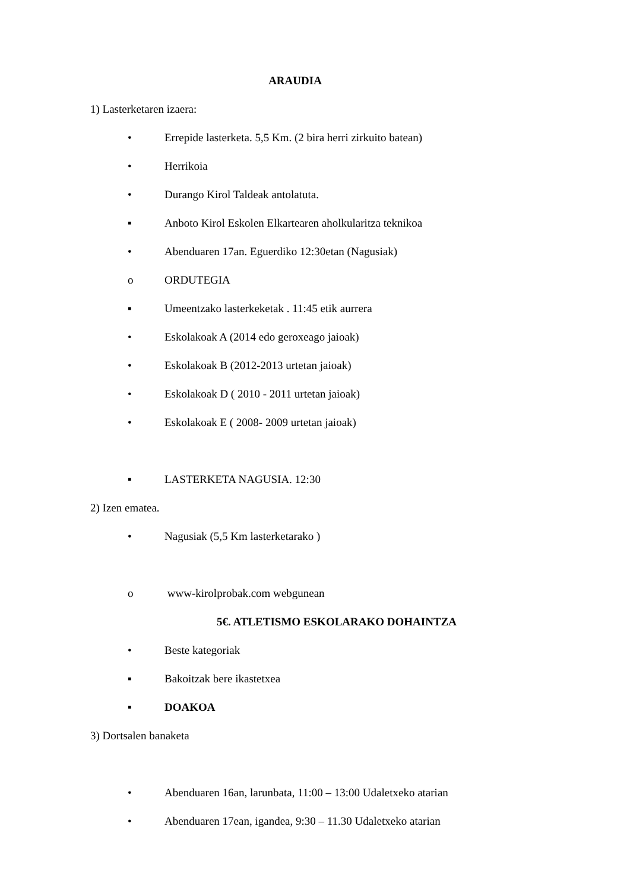ARAUDIA
1) Lasterketaren izaera:
• Errepide lasterketa. 5,5 Km. (2 bira herri zirkuito batean)
• Herrikoia
• Durango Kirol Taldeak antolatuta.
▪ Anboto Kirol Eskolen Elkartearen aholkularitza teknikoa
• Abenduaren 17an. Eguerdiko 12:30etan (Nagusiak)
o ORDUTEGIA
▪ Umeentzako lasterkeketak . 11:45 etik aurrera
• Eskolakoak A (2014 edo geroxeago jaioak)
• Eskolakoak B (2012-2013 urtetan jaioak)
• Eskolakoak D ( 2010 - 2011 urtetan jaioak)
• Eskolakoak E ( 2008- 2009 urtetan jaioak)
▪ LASTERKETA NAGUSIA. 12:30
2) Izen ematea.
• Nagusiak (5,5 Km lasterketarako )
o www-kirolprobak.com webgunean
5€. ATLETISMO ESKOLARAKO DOHAINTZA
• Beste kategoriak
▪ Bakoitzak bere ikastetxea
▪ DOAKOA
3) Dortsalen banaketa
• Abenduaren 16an, larunbata, 11:00 – 13:00 Udaletxeko atarian
• Abenduaren 17ean, igandea, 9:30 – 11.30 Udaletxeko atarian